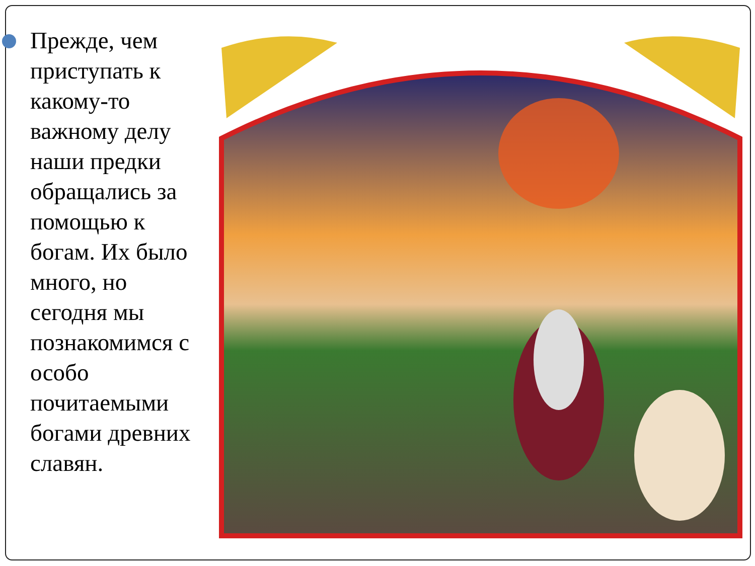Прежде, чем приступать к какому-то важному делу наши предки обращались за помощью к богам. Их было много, но сегодня мы познакомимся с особо почитаемыми богами древних славян.